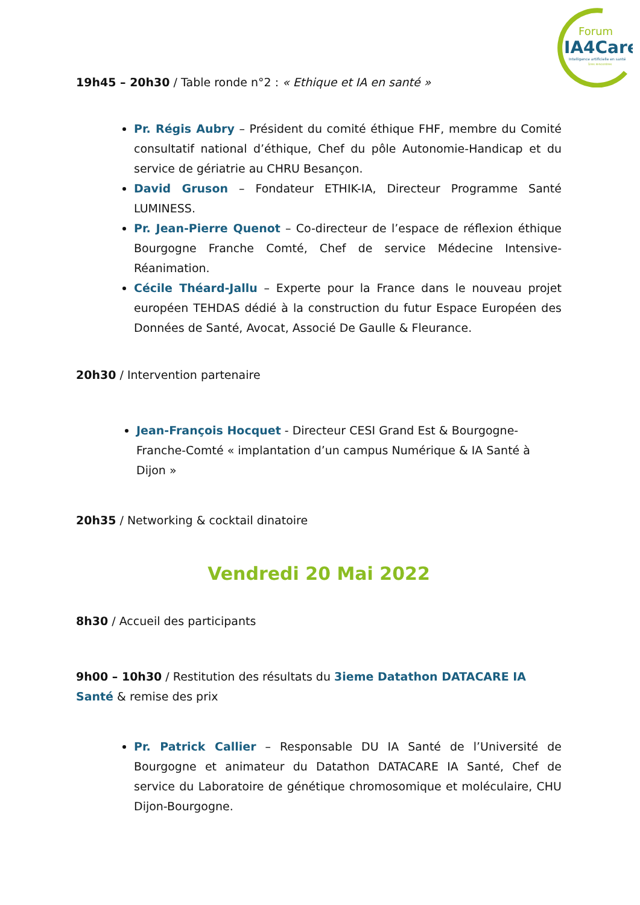Forum
IA4Care
Intelligence artificielle en santé
1res rencontres
19h45 – 20h30 / Table ronde n°2 : « Ethique et IA en santé »
Pr. Régis Aubry – Président du comité éthique FHF, membre du Comité consultatif national d’éthique, Chef du pôle Autonomie-Handicap et du service de gériatrie au CHRU Besançon.
David Gruson – Fondateur ETHIK-IA, Directeur Programme Santé LUMINESS.
Pr. Jean-Pierre Quenot – Co-directeur de l’espace de réflexion éthique Bourgogne Franche Comté, Chef de service Médecine Intensive-Réanimation.
Cécile Théard-Jallu – Experte pour la France dans le nouveau projet européen TEHDAS dédié à la construction du futur Espace Européen des Données de Santé, Avocat, Associé De Gaulle & Fleurance.
20h30 / Intervention partenaire
Jean-François Hocquet - Directeur CESI Grand Est & Bourgogne-Franche-Comté « implantation d’un campus Numérique & IA Santé à Dijon »
20h35 / Networking & cocktail dinatoire
Vendredi 20 Mai 2022
8h30 / Accueil des participants
9h00 – 10h30 / Restitution des résultats du 3ieme Datathon DATACARE IA Santé & remise des prix
Pr. Patrick Callier – Responsable DU IA Santé de l’Université de Bourgogne et animateur du Datathon DATACARE IA Santé, Chef de service du Laboratoire de génétique chromosomique et moléculaire, CHU Dijon-Bourgogne.